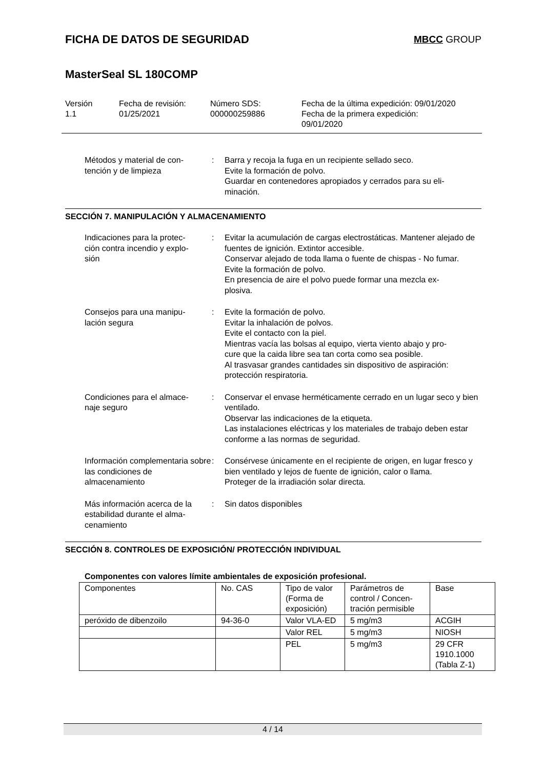FICHA DE DATOS DE SEGURIDAD
MBCC GROUP
MasterSeal SL 180COMP
Versión
1.1
Fecha de revisión:
01/25/2021
Número SDS:
000000259886
Fecha de la última expedición: 09/01/2020
Fecha de la primera expedición:
09/01/2020
Métodos y material de con-
tención y de limpieza
:
Barra y recoja la fuga en un recipiente sellado seco.
Evite la formación de polvo.
Guardar en contenedores apropiados y cerrados para su eli-
minación.
SECCIÓN 7. MANIPULACIÓN Y ALMACENAMIENTO
Indicaciones para la protec-
ción contra incendio y explo-
sión
:
Evitar la acumulación de cargas electrostáticas. Mantener alejado de fuentes de ignición. Extintor accesible.
Conservar alejado de toda llama o fuente de chispas - No fumar.
Evite la formación de polvo.
En presencia de aire el polvo puede formar una mezcla ex-
plosiva.
Consejos para una manipu-
lación segura
:
Evite la formación de polvo.
Evitar la inhalación de polvos.
Evite el contacto con la piel.
Mientras vacía las bolsas al equipo, vierta viento abajo y pro-
cure que la caida libre sea tan corta como sea posible.
Al trasvasar grandes cantidades sin dispositivo de aspiración: protección respiratoria.
Condiciones para el almace-
naje seguro
:
Conservar el envase herméticamente cerrado en un lugar seco y bien ventilado.
Observar las indicaciones de la etiqueta.
Las instalaciones eléctricas y los materiales de trabajo deben estar conforme a las normas de seguridad.
Información complementaria sobre las condiciones de almacenamiento
:
Consérvese únicamente en el recipiente de origen, en lugar fresco y bien ventilado y lejos de fuente de ignición, calor o llama.
Proteger de la irradiación solar directa.
Más información acerca de la estabilidad durante el alma-
cenamiento
:
Sin datos disponibles
SECCIÓN 8. CONTROLES DE EXPOSICIÓN/ PROTECCIÓN INDIVIDUAL
Componentes con valores límite ambientales de exposición profesional.
| Componentes | No. CAS | Tipo de valor (Forma de exposición) | Parámetros de control / Concen-tración permisible | Base |
| peróxido de dibenzoilo | 94-36-0 | Valor VLA-ED | 5 mg/m3 | ACGIH |
| | | Valor REL | 5 mg/m3 | NIOSH |
| | | PEL | 5 mg/m3 | 29 CFR 1910.1000 (Tabla Z-1) |
4 / 14